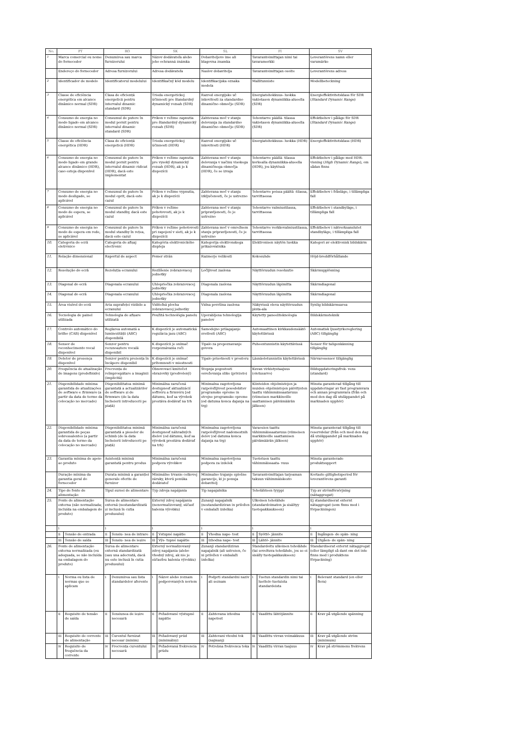| No. | PT | | RO | | SK | | SL | | FI | | SV | |
| --- | --- | --- | --- | --- | --- | --- | --- | --- | --- | --- | --- | --- |
| <sup>1</sup> | Marca comercial ou nome do fornecedor | | Denumirea sau marca furnizorului | | Názov dodávateľa alebo jeho ochranná známka | | Dobaviteljevo ime ali blagovna znamka | | Tavarantoimittajan nimi tai tavaramerkki | | Leverantörens namn eller varumärke | |
| | Endereço do fornecedor | | Adresa furnizorului | | Adresa dodávateľa | | Naslov dobavitelja | | Tavarantoimittajan osoite | | Leverantörens adress | |
| <sup>2</sup> | Identificador de modelo | | Identificatorul modelului | | Identifikačný kód modelu | | Identifikacijska oznaka modela | | Mallitunniste | | Modellbeteckning | |
| <sup>3</sup> | Classe de eficiência energética em alcance dinâmico normal (SDR) | | Clasa de eficiență energetică pentru intervalul dinamic standard (SDR) | | Trieda energetickej účinnosti pre štandardný dynamický rozsah (SDR) | | Razred energijske uč inkovitosti za standardno dinamično območje (SDR) | | Energiatehokkuus- luokka vakiotason dynamiikka-alueella (SDR) | | Energieffektivitetsklass för SDR ( Standard Dynamic Range ) | |
| <sup>4</sup> | Consumo de energia no modo ligado em alcance dinâmico normal (SDR) | | Consumul de putere în modul pornit pentru intervalul dinamic standard (SDR) | | Príkon v režime zapnutia pre štandardný dynamický rozsah (SDR) | | Zahtevana moč v stanju delovanja za standardno dinamično območje (SDR) | | Tehontarve päällä- tilassa vakiotason dynamiikka-alueella (SDR) | | Effektbehov i påläge för SDR ( Standard Dynamic Range ) | |
| <sup>5</sup> | Classe de eficiência energética (HDR) | | Clasa de eficiență energetică (HDR) | | Trieda energetickej účinnosti (HDR) | | Razred energijske uč inkovitosti (HDR) | | Energiatehokkuus- luokka (HDR) | | Energieffektivitetsklass (HDR) | |
| <sup>6</sup> | Consumo de energia no modo ligado em grande alcance dinâmico (HDR), caso esteja disponível | | Consumul de putere în modul pornit pentru intervalul dinamic ridicat (HDR), dacă este implementat | | Príkon v režime zapnutia pre vysoký dynamický rozsah (HDR), ak je k dispozícii | | Zahtevana moč v stanju delovanja v načinu visokega dinamičnega območja (HDR), če se izvaja | | Tehontarve päällä- tilassa korkealla dynamiikka-alueella (HDR), jos käytössä | | Effektbehov i påläge med HDR-visning ( High Dynamic Range ), om sådan finns | |
| <sup>7</sup> | Consumo de energia no modo desligado, se aplicável | | Consumul de putere în modul oprit, dacă este cazul | | Príkon v režime vypnutia, ak je k dispozícii | | Zahtevana moč v stanju izključenosti, če je ustrezno | | Tehontarve poissa päältä -tilassa, tarvittaessa | | Effektbehov i frånläge, i tillämpliga fall | |
| <sup>8</sup> | Consumo de energia no modo de espera, se aplicável | | Consumul de putere în modul standby, dacă este cazul | | Príkon v režime pohotovosti, ak je k dispozícii | | Zahtevana moč v stanju pripravljenosti, če je ustrezno | | Tehontarve valmiustilassa, tarvittaessa | | Effektbehov i standbyläge, i tillämpliga fall | |
| <sup>9</sup> | Consumo de energia no modo de espera em rede, se aplicável | | Consumul de putere în modul standby în rețea, dacă este cazul | | Príkon v režime pohotovosti pri zapojení v sieti, ak je k dispozícii | | Zahtevana moč v omrežnem stanju pripravljenosti, če je ustrezno | | Tehontarve verkkovalmiustilassa, tarvittaessa | | Effektbehov i nätverksanslutet standbyläge, i tillämpliga fall | |
| 10. | Categoria de ecrã eletrónico | | Categoria de afișaj electronic | | Kategória elektronického displeja | | Kategorija elektronskega prikazovalnika | | Elektronisen näytön luokka | | Kategori av elektronisk bildskärm | |
| 11. | Relação dimensional | | Raportul de aspect | | Pomer strán | | Razmerje velikosti | | Kokosuhde | | Höjd-breddförhållande | |
| 12. | Resolução do ecrã | | Rezoluția ecranului | | Rozlíšenie zobrazovacej jednotky | | Ločljivost zaslona | | Näyttöruudun resoluutio | | Skärmupplösning | |
| 13. | Diagonal do ecrã | | Diagonala ecranului | | Uhlopriečka zobrazovacej jednotky | | Diagonala zaslona | | Näyttöruudun läpimitta | | Skärmdiagonal | |
| 14. | Diagonal do ecrã | | Diagonala ecranului | | Uhlopriečka zobrazovacej jednotky | | Diagonala zaslona | | Näyttöruudun läpimitta | | Skärmdiagonal | |
| 15. | Área visível do ecrã | | Aria suprafeței vizibile a ecranului | | Viditeľná plocha zobrazovacej jednotky | | Vidna površina zaslona | | Näkyvissä oleva näyttöruudun pinta-ala | | Synlig bildskärmsarea | |
| 16. | Tecnologia de painel utilizada | | Tehnologia de afișare utilizată | | Použitá technológia panelu | | Uporabljena tehnologija panelov | | Käytetty paneeliteknologia | | Bildskärmsteknik | |
| 17. | Controlo automático do brilho (CAB) disponível | | Reglarea automată a luminozității (ABC) disponibilă | | K dispozícii je automatická regulácia jasu (ABC) | | Samodejno prilagajanje svetlosti (ABC) | | Automaattinen kirkkaudensäätö käytettävissä | | Automatisk ljusstyrkereglering (ABC) tillgänglig | |
| 18. | Sensor de reconhecimento vocal disponível | | Senzor pentru recunoaștere vocală disponibil | | K dispozícii je snímač rozpoznávania reči | | Tipalo za prepoznavanje govora | | Puheentunnistin käytettävissä | | Sensor för taligenkänning tillgänglig | |
| 19. | Detetor de presença disponível | | Senzor pentru prezența în încăpere disponibil | | K dispozícii je snímač prítomnosti v miestnosti | | Tipalo prisotnosti v prostoru | | Läsnäolotunnistin käytettävissä | | Närvarosensor tillgänglig | |
| 20. | Frequência de atualização de imagens (predefinido) | | Frecvența de reîmprospătare a imaginii (implicită) | | Obnovovací kmitočet obrazovky (predvolený) | | Stopnja pogostosti osveževanja slike (privzeto) | | Kuvan virkistystaajuus (oletusarvo) | | Bilduppdateringsfrek- vens (standard) | |
| 21. | Disponibilidade mínima garantida de atualizações de software e firmware (a partir da data de termo da colocação no mercado) | | Disponibilitatea minimă garantată a actualizărilor de software și de firmware (de la data încheierii introducerii pe piață) | | Minimálna zaručená dostupnosť aktualizácií softvéru a firmvéru [od dátumu, keď sa výrobok prestáva dodávať na trh | | Minimalna zagotovljena razpoložljivost posodobitev programske opreme in strojne programske opreme (od datuma konca dajanja na trg) | | Kiinteiden ohjelmistojen ja muiden ohjelmistojen päivitysten taattu vähimmäissaatavuus (viimeisen markkinoille saattamisen päivämäärän jälkeen) | | Minsta garanterad tillgång till uppdateringar av fast programvara och annan programvara (från och med den dag då utsläppandet på marknaden upphör) | |
| 22. | Disponibilidade mínima garantida de peças sobressalentes (a partir da data de termo da colocação no mercado) | | Disponibilitatea minimă garantată a pieselor de schimb (de la data încheierii introducerii pe piață) | | Minimálna zaručená dostupnosť náhradných dielov (od dátumu, keď sa výrobok prestáva dodávať na trh) | | Minimalna zagotovljena razpoložljivost nadomestnih delov (od datuma konca dajanja na trg) | | Varaosien taattu vähimmäissaatavuus (viimeisen markkinoille saattamisen päivämäärän jälkeen) | | Minsta garanterad tillgång till reservdelar (från och med den dag då utsläppandet på marknaden upphör) | |
| 23. | Garantia mínima de apoio ao produto | | Asistență minimă garantată pentru produs | | Minimálna zaručená podpora výrobkov | | Minimalna zagotovljena podpora za izdelek | | Tuotetuen taattu vähimmäissaata- vuus | | Minsta garanterade produktsupport | |
| | Duração mínima da garantia geral do fornecedor | | Durata minimă a garanției generale oferite de furnizor | | Minimálne trvanie celkovej záruky, ktorú ponúka dodávateľ | | Minimalno trajanje splošne garancije, ki jo ponuja dobavitelj | | Tavarantoimittajan tarjoaman takuun vähimmäiskesto | | Kortaste giltighetsperiod för leverantörens garanti | |
| 24. | Tipo de fonte de alimentação | | Tipul sursei de alimentare | | Typ zdroja napájania | | Tip napajalnika | | Teholähteen tyyppi | | Typ av strömförsörjning (nätaggregat) | |
| 25. | Fonte de alimentação externa (não normalizada; incluída na embalagem do produto) | | Sursa de alimentare externă (nestandardizată și inclusă în cutia produsului) | | Externý zdroj napájania (nenormalizovaný, súčasť balenia výrobku) | | Zunanji napajalnik (nestandardiziran in priložen v embalaži izdelka) | | Ulkoinen teholähde (standardoimaton ja sisältyy tuotepakkaukseen) | | Ej standardiserat externt nätaggregat (som finns med i förpackningen) | |
| | i | | i | | i | | i | | i | | i | |
| | ii | Tensão de entrada | ii | Tensiu- nea de intrare | ii | Vstupné napätie | ii | Vhodna nape- tost | ii | Syöttö- jännite | ii | Ingången- de spän- ning |
| | iii | Tensão de saída | iii | Tensiu- nea de ieșire | iii | Výs- tupné napätie | iii | Izhodna nape- tost | iii | Lähtö- jännite | iii | Utgåen- de spän- ning |
| 26. | Fonte de alimentação externa normalizada (ou adequada, se não incluída na embalagem do produto) | | Sursa de alimentare externă standardizată (sau una adecvată, dacă nu este inclusă în cutia produsului) | | Externý normalizovaný zdroj napájania (alebo vhodný zdroj, ak nie je súčasťou balenia výrobku) | | Zunanji standardiziran napajalnik (ali ustrezen, če ni priložen v embalaži izdelka) | | Standardoitu ulkoinen teholähde (tai soveltuva teholähde, jos se ei sisälly tuotepakkaukseen) | | Standardiserat externt nätaggregat (eller lämpligt så dant om det inte finns med i produktens förpackning) | |
| | i | Norma ou lista de normas que se aplicam | i | Denumirea sau lista standardelor aferente | i | Názov alebo zoznam podporovaných noriem | i | Podprti standardni naziv ali seznam | i | Tuetun standardin nimi tai luettelo tuetuista standardeista | i | Relevant standard (en eller flera) |
| | ii | Requisito de tensão de saída | ii | Tensiunea de ieșire necesară | ii | Požadované výstupné napätie | ii | Zahtevana izhodna napetost | ii | Vaadittu lähtöjännite | ii | Krav på utgående spänning |
| | iii | Requisito de corrente de alimentação | iii | Curentul furnizat necesar (minim) | iii | Požadovaný prúd (minimálny) | iii | Zahtevani vhodni tok (najmanj) | iii | Vaadittu virran voimakkuus | iii | Krav på utgående ström (minimum) |
| | iv | Requisito de frequência da corrente | iv | Frecvența curentului necesară | iv | Požadovaná frekvencia prúdu | iv | Potrebna frekvenca toka | iv | Vaadittu virran taajuus | iv | Krav på strömmens frekvens |